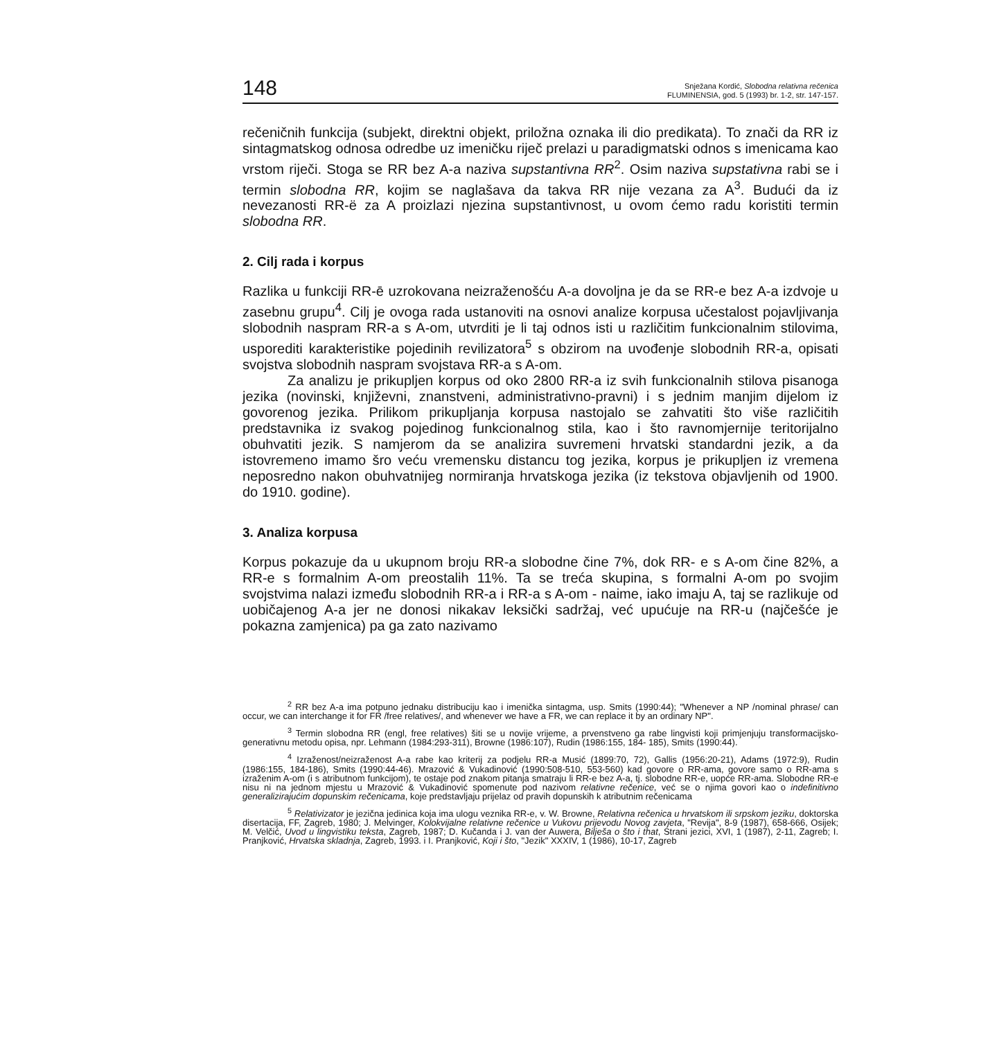148
Snježana Kordić, Slobodna relativna rečenica
FLUMINENSIA, god. 5 (1993) br. 1-2, str. 147-157.
rečeničnih funkcija (subjekt, direktni objekt, priložna oznaka ili dio predikata). To znači da RR iz sintagmatskog odnosa odredbe uz imeničku riječ prelazi u paradigmatski odnos s imenicama kao vrstom riječi. Stoga se RR bez A-a naziva supstantivna RR<sup>2</sup>. Osim naziva supstativna rabi se i termin slobodna RR, kojim se naglašava da takva RR nije vezana za A<sup>3</sup>. Budući da iz nevezanosti RR-ë za A proizlazi njezina supstantivnost, u ovom ćemo radu koristiti termin slobodna RR.
2. Cilj rada i korpus
Razlika u funkciji RR-ē uzrokovana neizraženošću A-a dovoljna je da se RR-e bez A-a izdvoje u zasebnu grupu<sup>4</sup>. Cilj je ovoga rada ustanoviti na osnovi analize korpusa učestalost pojavljivanja slobodnih naspram RR-a s A-om, utvrditi je li taj odnos isti u različitim funkcionalnim stilovima, usporediti karakteristike pojedinih revilizatora<sup>5</sup> s obzirom na uvođenje slobodnih RR-a, opisati svojstva slobodnih naspram svojstava RR-a s A-om.
Za analizu je prikupljen korpus od oko 2800 RR-a iz svih funkcionalnih stilova pisanoga jezika (novinski, književni, znanstveni, administrativno-pravni) i s jednim manjim dijelom iz govorenog jezika. Prilikom prikupljanja korpusa nastojalo se zahvatiti što više različitih predstavnika iz svakog pojedinog funkcionalnog stila, kao i što ravnomjernije teritorijalno obuhvatiti jezik. S namjerom da se analizira suvremeni hrvatski standardni jezik, a da istovremeno imamo šro veću vremensku distancu tog jezika, korpus je prikupljen iz vremena neposredno nakon obuhvatnijeg normiranja hrvatskoga jezika (iz tekstova objavljenih od 1900. do 1910. godine).
3. Analiza korpusa
Korpus pokazuje da u ukupnom broju RR-a slobodne čine 7%, dok RR- e s A-om čine 82%, a RR-e s formalnim A-om preostalih 11%. Ta se treća skupina, s formalni A-om po svojim svojstvima nalazi između slobodnih RR-a i RR-a s A-om - naime, iako imaju A, taj se razlikuje od uobičajenog A-a jer ne donosi nikakav leksički sadržaj, već upućuje na RR-u (najčešće je pokazna zamjenica) pa ga zato nazivamo
<sup>2</sup> RR bez A-a ima potpuno jednaku distribuciju kao i imenička sintagma, usp. Smits (1990:44); "Whenever a NP /nominal phrase/ can occur, we can interchange it for FR /free relatives/, and whenever we have a FR, we can replace it by an ordinary NP".
<sup>3</sup> Termin slobodna RR (engl, free relatives) šiti se u novije vrijeme, a prvenstveno ga rabe lingvisti koji primjenjuju transformacijsko-generativnu metodu opisa, npr. Lehmann (1984:293-311), Browne (1986:107), Rudin (1986:155, 184- 185), Smits (1990:44).
<sup>4</sup> Izraženost/neizraženost A-a rabe kao kriterij za podjelu RR-a Musić (1899:70, 72), Gallis (1956:20-21), Adams (1972:9), Rudin (1986:155, 184-186), Smits (1990:44-46). Mrazović & Vukadinović (1990:508-510, 553-560) kad govore o RR-ama, govore samo o RR-ama s izraženim A-om (i s atributnom funkcijom), te ostaje pod znakom pitanja smatraju li RR-e bez A-a, tj. slobodne RR-e, uopće RR-ama. Slobodne RR-e nisu ni na jednom mjestu u Mrazović & Vukadinović spomenute pod nazivom relativne rečenice, već se o njima govori kao o indefinitivno generalizirajućim dopunskim rečenicama, koje predstavljaju prijelaz od pravih dopunskih k atributnim rečenicama
<sup>5</sup> Relativizator je jezična jedinica koja ima ulogu veznika RR-e, v. W. Browne, Relativna rečenica u hrvatskom ili srpskom jeziku, doktorska disertacija, FF, Zagreb, 1980; J. Melvinger, Kolokvijalne relativne rečenice u Vukovu prijevodu Novog zavjeta, "Revija", 8-9 (1987), 658-666, Osijek; M. Velčić, Uvod u lingvistiku teksta, Zagreb, 1987; D. Kučanda i J. van der Auwera, Bilješa o što i that, Strani jezici, XVI, 1 (1987), 2-11, Zagreb; I. Pranjković, Hrvatska skladnja, Zagreb, 1993. i I. Pranjković, Koji i što, "Jezik" XXXIV, 1 (1986), 10-17, Zagreb